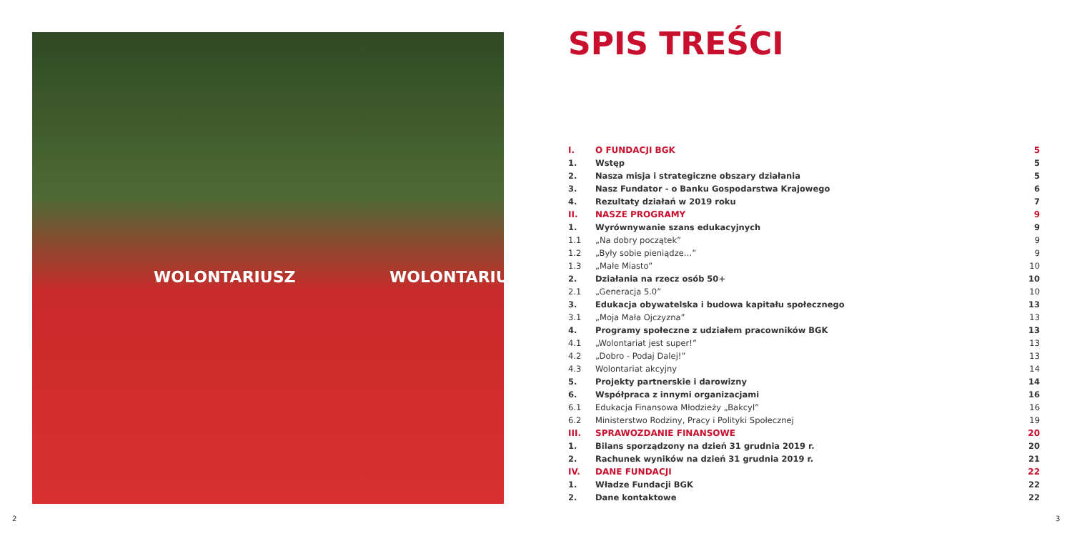WOLONTARIUSZ WOLONTARIUSZ
2
SPIS TREŚCI
| I. | O FUNDACJI BGK | 5 |
| 1. | Wstęp | 5 |
| 2. | Nasza misja i strategiczne obszary działania | 5 |
| 3. | Nasz Fundator - o Banku Gospodarstwa Krajowego | 6 |
| 4. | Rezultaty działań w 2019 roku | 7 |
| II. | NASZE PROGRAMY | 9 |
| 1. | Wyrównywanie szans edukacyjnych | 9 |
| 1.1 | „Na dobry początek” | 9 |
| 1.2 | „Były sobie pieniądze…” | 9 |
| 1.3 | „Małe Miasto” | 10 |
| 2. | Działania na rzecz osób 50+ | 10 |
| 2.1 | „Generacja 5.0” | 10 |
| 3. | Edukacja obywatelska i budowa kapitału społecznego | 13 |
| 3.1 | „Moja Mała Ojczyzna” | 13 |
| 4. | Programy społeczne z udziałem pracowników BGK | 13 |
| 4.1 | „Wolontariat jest super!” | 13 |
| 4.2 | „Dobro - Podaj Dalej!” | 13 |
| 4.3 | Wolontariat akcyjny | 14 |
| 5. | Projekty partnerskie i darowizny | 14 |
| 6. | Współpraca z innymi organizacjami | 16 |
| 6.1 | Edukacja Finansowa Młodzieży „Bakcyl” | 16 |
| 6.2 | Ministerstwo Rodziny, Pracy i Polityki Społecznej | 19 |
| III. | SPRAWOZDANIE FINANSOWE | 20 |
| 1. | Bilans sporządzony na dzień 31 grudnia 2019 r. | 20 |
| 2. | Rachunek wyników na dzień 31 grudnia 2019 r. | 21 |
| IV. | DANE FUNDACJI | 22 |
| 1. | Władze Fundacji BGK | 22 |
| 2. | Dane kontaktowe | 22 |
3